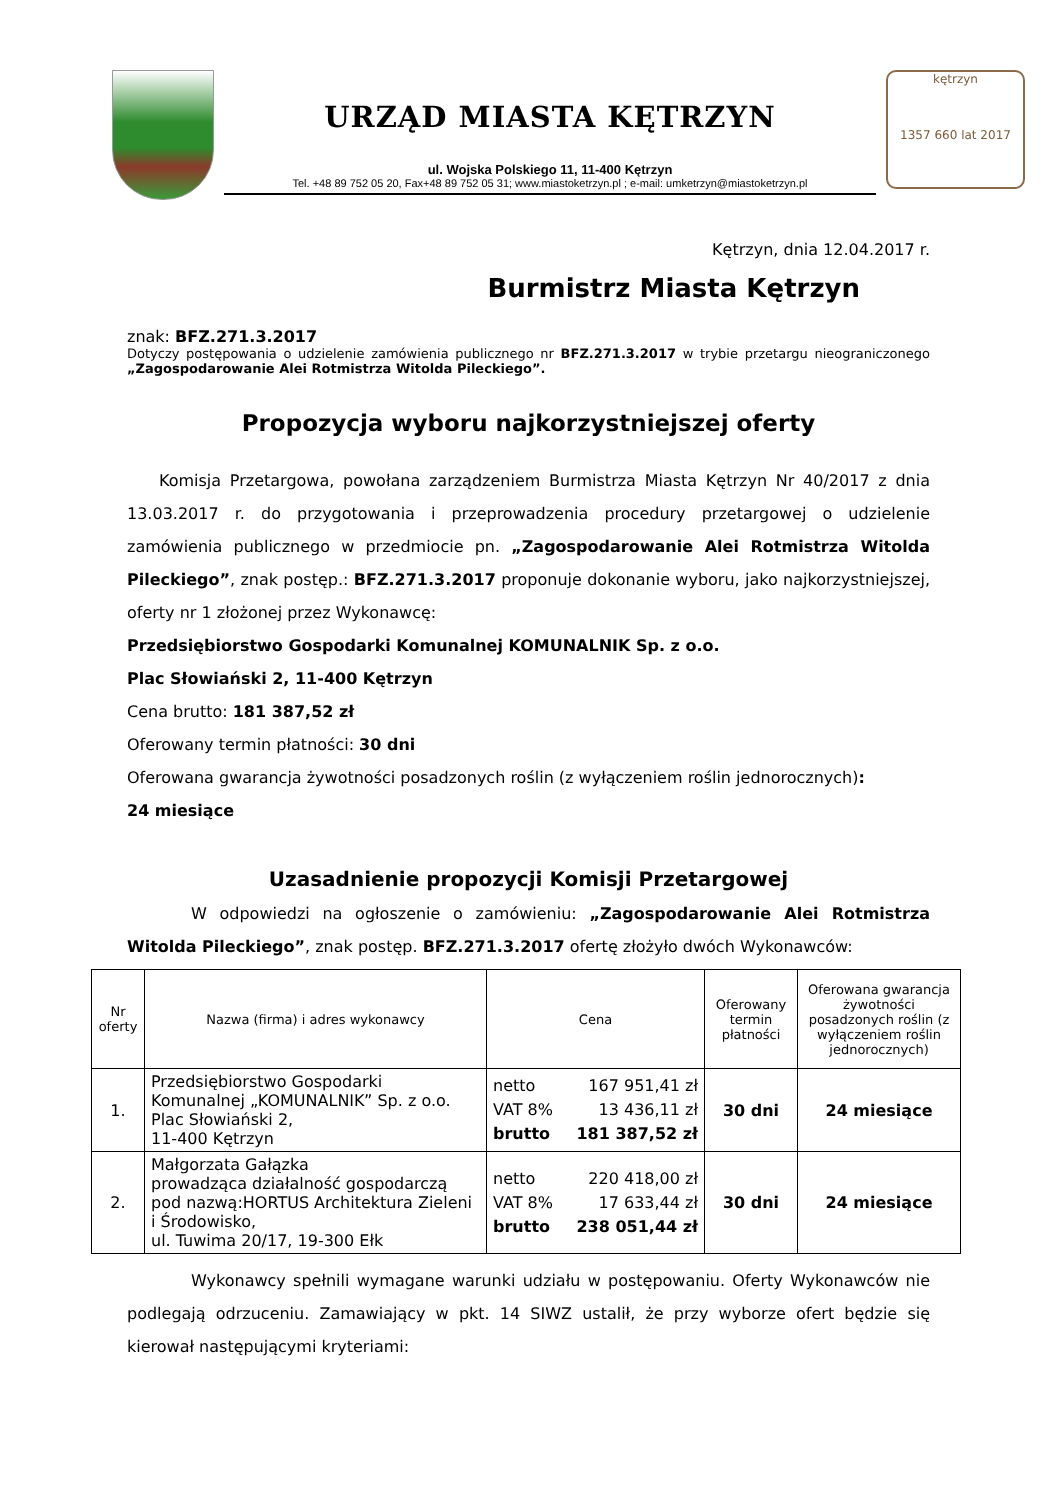URZĄD MIASTA KĘTRZYN
ul. Wojska Polskiego 11, 11-400 Kętrzyn
Tel. +48 89 752 05 20, Fax+48 89 752 05 31; www.miastoketrzyn.pl ; e-mail: umketrzyn@miastoketrzyn.pl
kętrzyn
1357 660 lat 2017
Kętrzyn, dnia 12.04.2017 r.
Burmistrz Miasta Kętrzyn
znak: BFZ.271.3.2017
Dotyczy postępowania o udzielenie zamówienia publicznego nr BFZ.271.3.2017 w trybie przetargu nieograniczonego „Zagospodarowanie Alei Rotmistrza Witolda Pileckiego”.
Propozycja wyboru najkorzystniejszej oferty
  Komisja Przetargowa, powołana zarządzeniem Burmistrza Miasta Kętrzyn Nr 40/2017 z dnia 13.03.2017 r. do przygotowania i przeprowadzenia procedury przetargowej o udzielenie zamówienia publicznego w przedmiocie pn. „Zagospodarowanie Alei Rotmistrza Witolda Pileckiego”, znak postęp.: BFZ.271.3.2017 proponuje dokonanie wyboru, jako najkorzystniejszej, oferty nr 1 złożonej przez Wykonawcę:
Przedsiębiorstwo Gospodarki Komunalnej KOMUNALNIK Sp. z o.o.
Plac Słowiański 2, 11-400 Kętrzyn
Cena brutto: 181 387,52 zł
Oferowany termin płatności: 30 dni
Oferowana gwarancja żywotności posadzonych roślin (z wyłączeniem roślin jednorocznych):
24 miesiące
Uzasadnienie propozycji Komisji Przetargowej
    W odpowiedzi na ogłoszenie o zamówieniu: „Zagospodarowanie Alei Rotmistrza Witolda Pileckiego”, znak postęp. BFZ.271.3.2017 ofertę złożyło dwóch Wykonawców:
| Nr oferty | Nazwa (firma) i adres wykonawcy | Cena | Oferowany termin płatności | Oferowana gwarancja żywotności posadzonych roślin (z wyłączeniem roślin jednorocznych) |
| --- | --- | --- | --- | --- |
| 1. | Przedsiębiorstwo Gospodarki Komunalnej „KOMUNALNIK” Sp. z o.o. Plac Słowiański 2, 11-400 Kętrzyn | netto 167 951,41 zł VAT 8% 13 436,11 zł brutto 181 387,52 zł | 30 dni | 24 miesiące |
| 2. | Małgorzata Gałązka prowadząca działalność gospodarczą pod nazwą:HORTUS Architektura Zieleni i Środowisko, ul. Tuwima 20/17, 19-300 Ełk | netto 220 418,00 zł VAT 8% 17 633,44 zł brutto 238 051,44 zł | 30 dni | 24 miesiące |
    Wykonawcy spełnili wymagane warunki udziału w postępowaniu. Oferty Wykonawców nie podlegają odrzuceniu. Zamawiający w pkt. 14 SIWZ ustalił, że przy wyborze ofert będzie się kierował następującymi kryteriami: